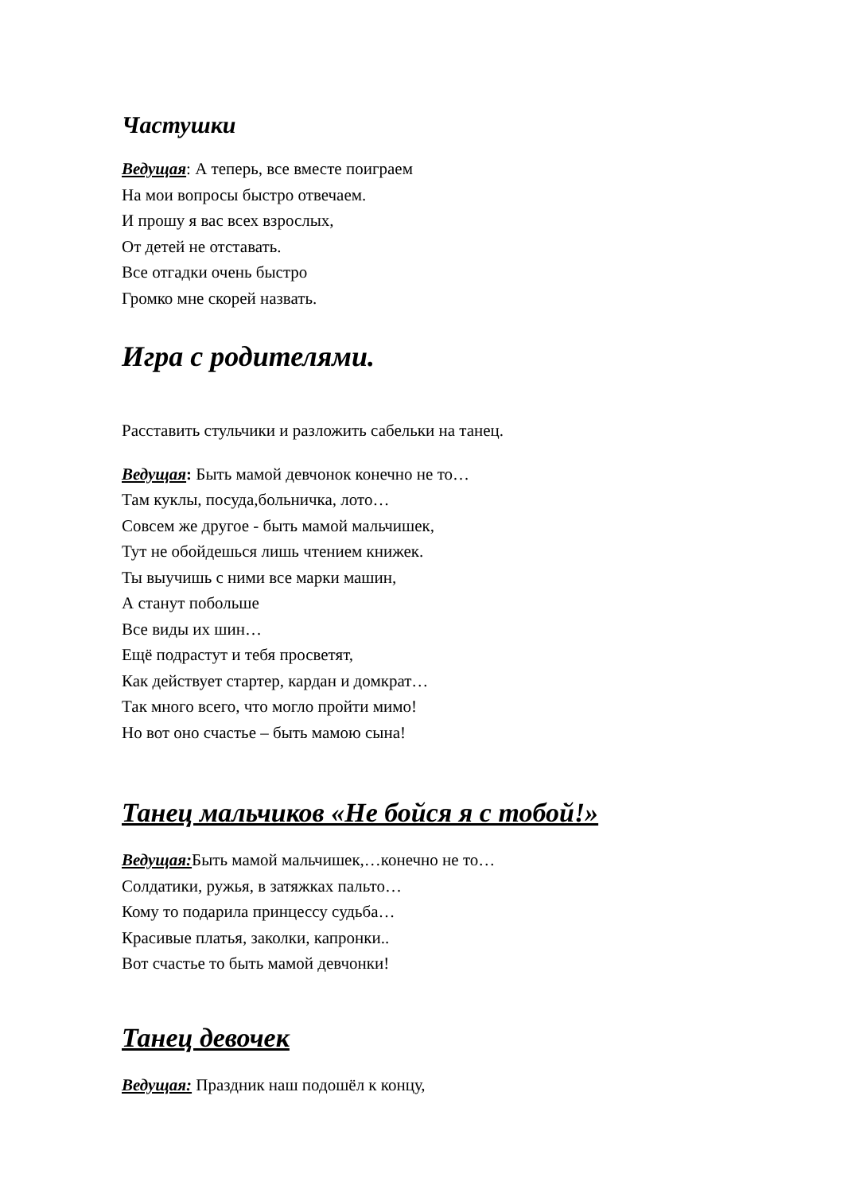Частушки
Ведущая: А теперь, все вместе поиграем
На мои вопросы быстро отвечаем.
И прошу я вас всех взрослых,
От детей не отставать.
Все отгадки очень быстро
Громко мне скорей назвать.
Игра с родителями.
Расставить стульчики и разложить сабельки на танец.
Ведущая: Быть мамой девчонок конечно не то…
Там куклы, посуда,больничка, лото…
Совсем же другое - быть мамой мальчишек,
Тут не обойдешься лишь чтением книжек.
Ты выучишь с ними все марки машин,
А станут побольше
Все виды их шин…
Ещё подрастут и тебя просветят,
Как действует стартер, кардан и домкрат…
Так много всего, что могло пройти мимо!
Но вот оно счастье – быть мамою сына!
Танец мальчиков «Не бойся я с тобой!»
Ведущая: Быть мамой мальчишек,…конечно не то…
Солдатики, ружья, в затяжках пальто…
Кому то подарила принцессу судьба…
Красивые платья, заколки, капронки..
Вот счастье то быть мамой девчонки!
Танец девочек
Ведущая: Праздник наш подошёл к концу,